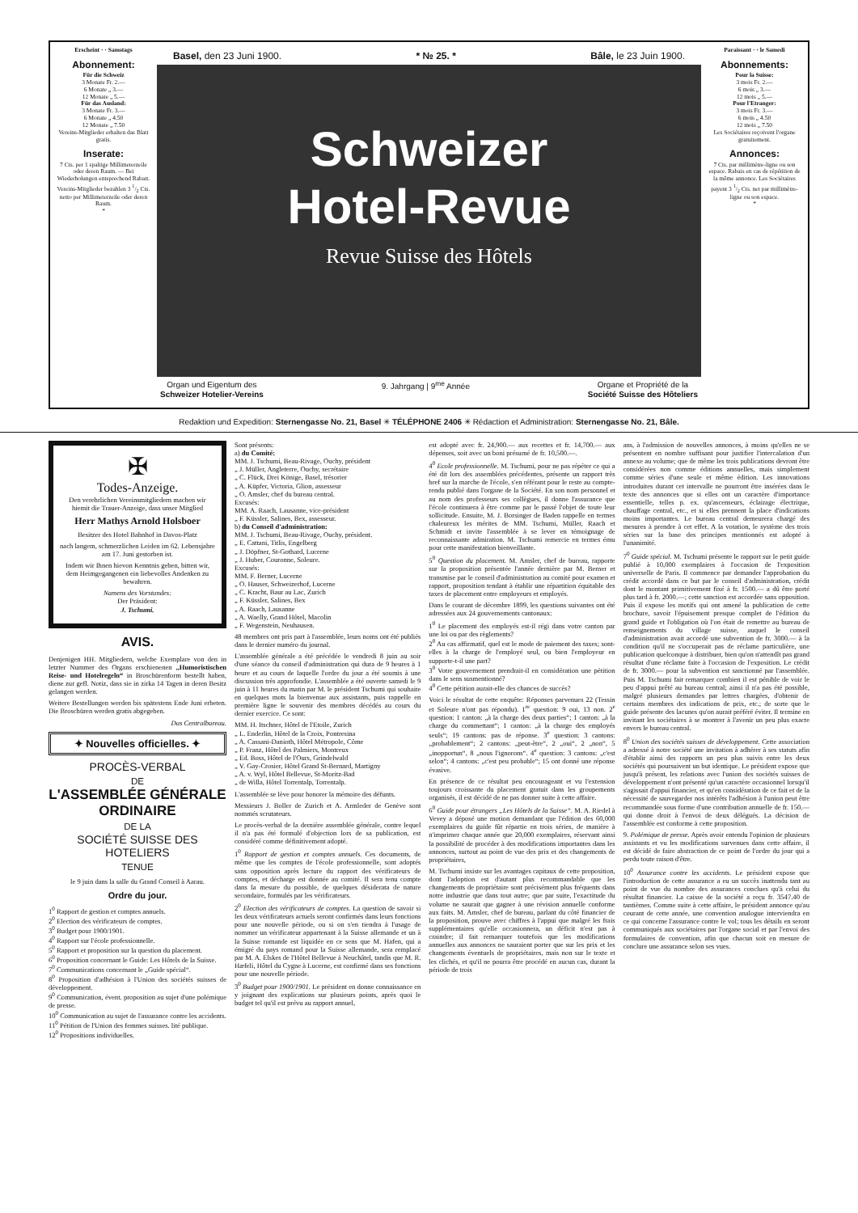Erscheint · · Samstags
Abonnement:
Für die Schweiz
3 Monate Fr. 2.—
6 Monate „ 3.—
12 Monate „ 5.—
Für das Ausland:
3 Monate Fr. 3.—
6 Monate „ 4.50
12 Monate „ 7.50
Vereins-Mitglieder erhalten das Blatt gratis.
Inserate:
7 Cts. per 1 spaltige Millimeterzeile oder deren Raum. — Bei Wiederholungen entsprechend Rabatt. Vereins-Mitglieder bezahlen 3 1/2 Cts. netto per Millimeterzeile oder deren Raum.
*
Basel, den 23 Juni 1900. * № 25. * Bâle, le 23 Juin 1900.
Schweizer
Hotel-Revue
Revue Suisse des Hôtels
Organ und Eigentum des
Schweizer Hotelier-Vereins 9. Jahrgang | 9<sup>me</sup> Année Organe et Propriété de la
Société Suisse des Hôteliers
Paraissant · · le Samedi
Abonnements:
Pour la Suisse:
3 mois Fr. 2.—
6 mois „ 3.—
12 mois „ 5.—
Pour l'Etranger:
3 mois Fr. 3.—
6 mois „ 4.50
12 mois „ 7.50
Les Sociétaires reçoivent l'organe gratuitement.
Annonces:
7 Cts. par millimètre-ligne ou son espace. Rabais en cas de répétition de la même annonce. Les Sociétaires payent 3 1/2 Cts. net par millimètre-ligne ou son espace.
*
Redaktion und Expedition: Sternengasse No. 21, Basel ✳ TÉLÉPHONE 2406 ✳ Rédaction et Administration: Sternengasse No. 21, Bâle.
✠
Todes-Anzeige.
Den verehrlichen Vereinsmitgliedern machen wir hiemit die Trauer-Anzeige, dass unser Mitglied
Herr Mathys Arnold Holsboer
Besitzer des Hotel Bahnhof in Davos-Platz
nach langem, schmerzlichen Leiden im 62. Lebensjahre am 17. Juni gestorben ist.
Indem wir Ihnen hievon Kenntnis geben, bitten wir, dem Heimgegangenen ein liebevolles Andenken zu bewahren.
Namens des Vorstandes:
Der Präsident:
J. Tschumi.
AVIS.
Denjenigen HH. Mitgliedern, welche Exemplare von den in letzter Nummer des Organs erschienenen „Humoristischen Reise- und Hotelregeln“ in Broschürenform bestellt haben, diene zur gefl. Notiz, dass sie in zirka 14 Tagen in deren Besitz gelangen werden.
Weitere Bestellungen werden bis spätestens Ende Juni erbeten. Die Broschüren werden gratis abgegeben.
Das Centralbureau.
✦ Nouvelles officielles. ✦
PROCÈS-VERBAL
DE
L'ASSEMBLÉE GÉNÉRALE ORDINAIRE
DE LA
SOCIÉTÉ SUISSE DES HOTELIERS
TENUE
le 9 juin dans la salle du Grand Conseil à Aarau.
Ordre du jour.
1<sup>0</sup> Rapport de gestion et comptes annuels.
2<sup>0</sup> Election des vérificateurs de comptes.
3<sup>0</sup> Budget pour 1900/1901.
4<sup>0</sup> Rapport sur l'école professionnelle.
5<sup>0</sup> Rapport et proposition sur la question du placement.
6<sup>0</sup> Proposition concernant le Guide: Les Hôtels de la Suisse.
7<sup>0</sup> Communications concernant le „Guide spécial“.
8<sup>0</sup> Proposition d'adhésion à l'Union des sociétés suisses de développement.
9<sup>0</sup> Communication, évent. proposition au sujet d'une polémique de presse.
10<sup>0</sup> Communication au sujet de l'assurance contre les accidents.
11<sup>0</sup> Pétition de l'Union des femmes suisses. lité publique.
12<sup>0</sup> Propositions individuelles.
Sont présents:
a) du Comité:
MM. J. Tschumi, Beau-Rivage, Ouchy, président
„ J. Müller, Angleterre, Ouchy, secrétaire
„ C. Flück, Drei Könige, Basel, trésorier
„ A. Küpfer, Victoria, Glion, assesseur
„ O. Amsler, chef du bureau central.
Excusés:
MM. A. Raach, Lausanne, vice-président
„ F. Küssler, Salines, Bex, assesseur.
b) du Conseil d'administration:
MM. J. Tschumi, Beau-Rivage, Ouchy, président.
„ E. Cattani, Titlis, Engelberg
„ J. Döpfner, St-Gothard, Lucerne
„ J. Huber, Couronne, Soleure.
Excusés:
MM. F. Berner, Lucerne
„ O. Hauser, Schweizerhof, Lucerne
„ C. Kracht, Baur au Lac, Zurich
„ F. Küssler, Salines, Bex
„ A. Raach, Lausanne
„ A. Waelly, Grand Hôtel, Macolin
„ F. Wegenstein, Neuhausen.
48 membres ont pris part à l'assemblée, leurs noms ont été publiés dans le dernier numéro du journal.
L'assemblée générale a été précédée le vendredi 8 juin au soir d'une séance du conseil d'administration qui dura de 9 heures à 1 heure et au cours de laquelle l'ordre du jour a été soumis à une discussion très approfondie. L'assemblée a été ouverte samedi le 9 juin à 11 heures du matin par M. le président Tschumi qui souhaite en quelques mots la bienvenue aux assistants, puis rappelle en première ligne le souvenir des membres décédés au cours du dernier exercice. Ce sont:
MM. H. Itschner, Hôtel de l'Etoile, Zurich
„ L. Enderlin, Hôtel de la Croix, Pontresina
„ A. Cassani-Danioth, Hôtel Métropole, Côme
„ P. Franz, Hôtel des Palmiers, Montreux
„ Ed. Boss, Hôtel de l'Ours, Grindelwald
„ V. Gay-Crosier, Hôtel Grand St-Bernard, Martigny
„ A. v. Wyl, Hôtel Bellevue, St-Moritz-Bad
„ de Willa, Hôtel Torrentalp, Torrentalp.
L'assemblée se lève pour honorer la mémoire des défunts.
Messieurs J. Boller de Zurich et A. Armleder de Genève sont nommés scrutateurs.
Le procès-verbal de la dernière assemblée générale, contre lequel il n'a pas été formulé d'objection lors de sa publication, est considéré comme définitivement adopté.
1<sup>0</sup> Rapport de gestion et comptes annuels. Ces documents, de même que les comptes de l'école professionnelle, sont adoptés sans opposition après lecture du rapport des vérificateurs de comptes, et décharge est donnée au comité. Il sera tenu compte dans la mesure du possible, de quelques désiderata de nature secondaire, formulés par les vérificateurs.
2<sup>0</sup> Election des vérificateurs de comptes. La question de savoir si les deux vérificateurs actuels seront confirmés dans leurs fonctions pour une nouvelle période, ou si on s'en tiendra à l'usage de nommer un vérificateur appartenant à la Suisse allemande et un à la Suisse romande est liquidée en ce sens que M. Hafen, qui a émigré du pays romand pour la Suisse allemande, sera remplacé par M. A. Elskes de l'Hôtel Bellevue à Neuchâtel, tandis que M. R. Hæfeli, Hôtel du Cygne à Lucerne, est confirmé dans ses fonctions pour une nouvelle période.
3<sup>0</sup> Budget pour 1900/1901. Le président en donne connaissance en y joignant des explications sur plusieurs points, après quoi le budget tel qu'il est prévu au rapport annuel,
est adopté avec fr. 24,900.— aux recettes et fr. 14,700.— aux dépenses, soit avec un boni présumé de fr. 10,500.—.
4<sup>0</sup> Ecole professionnelle. M. Tschumi, pour ne pas répéter ce qui a été dit lors des assemblées précédentes, présente un rapport très bref sur la marche de l'école, s'en référant pour le reste au compte-rendu publié dans l'organe de la Société. En son nom personnel et au nom des professeurs ses collègues, il donne l'assurance que l'école continuera à être comme par le passé l'objet de toute leur sollicitude. Ensuite, M. J. Borsinger de Baden rappelle en termes chaleureux les mérites de MM. Tschumi, Müller, Raach et Schmidt et invite l'assemblée à se lever en témoignage de reconnaissante admiration. M. Tschumi remercie en termes ému pour cette manifestation bienveillante.
5<sup>0</sup> Question du placement. M. Amsler, chef de bureau, rapporte sur la proposition présentée l'année dernière par M. Berner et transmise par le conseil d'administration au comité pour examen et rapport, proposition tendant à établir une répartition équitable des taxes de placement entre employeurs et employés.
Dans le courant de décembre 1899, les questions suivantes ont été adressées aux 24 gouvernements cantonaux:
1<sup>0</sup> Le placement des employés est-il régi dans votre canton par une loi ou par des règlements?
2<sup>0</sup> Au cas affirmatif, quel est le mode de paiement des taxes; sont-elles à la charge de l'employé seul, ou bien l'employeur en supporte-t-il une part?
3<sup>0</sup> Votre gouvernement prendrait-il en considération une pétition dans le sens susmentionné?
4<sup>0</sup> Cette pétition aurait-elle des chances de succès?
Voici le résultat de cette enquête: Réponses parvenues 22 (Tessin et Soleure n'ont pas répondu). 1<sup>re</sup> question: 9 oui, 13 non. 2<sup>e</sup> question: 1 canton: „à la charge des deux parties“; 1 canton: „à la charge du commettant“; 1 canton: „à la charge des employés seuls“; 19 cantons: pas de réponse. 3<sup>e</sup> question: 3 cantons: „probablement“; 2 cantons: „peut-être“, 2 „oui“, 2 „non“, 5 „inopportun“, 8 „nous l'ignorons“. 4<sup>e</sup> question: 3 cantons: „c'est selon“; 4 cantons: „c'est peu probable“; 15 ont donné une réponse évasive.
En présence de ce résultat peu encourageant et vu l'extension toujours croissante du placement gratuit dans les groupements organisés, il est décidé de ne pas donner suite à cette affaire.
6<sup>0</sup> Guide pour étrangers „Les Hôtels de la Suisse“. M. A. Riedel à Vevey a déposé une motion demandant que l'édition des 60,000 exemplaires du guide fût répartie en trois séries, de manière à n'imprimer chaque année que 20,000 exemplaires, réservant ainsi la possibilité de procéder à des modifications importantes dans les annonces, surtout au point de vue des prix et des changements de propriétaires,
M. Tschumi insiste sur les avantages capitaux de cette proposition, dont l'adoption est d'autant plus recommandable que les changements de propriétaire sont précisément plus fréquents dans notre industrie que dans tout autre; que par suite, l'exactitude du volume ne saurait que gagner à une révision annuelle conforme aux faits. M. Amsler, chef de bureau, parlant du côté financier de la proposition, prouve avec chiffres à l'appui que malgré les frais supplémentaires qu'elle occasionnera, un déficit n'est pas à craindre; il fait remarquer toutefois que les modifications annuelles aux annonces ne sauraient porter que sur les prix et les changements éventuels de propriétaires, mais non sur le texte et les clichés, et qu'il ne pourra être procédé en aucun cas, durant la période de trois
ans, à l'admission de nouvelles annonces, à moins qu'elles ne se présentent en nombre suffisant pour justifier l'intercalation d'un annexe au volume; que de même les trois publications devront être considérées non comme éditions annuelles, mais simplement comme séries d'une seule et même édition. Les innovations introduites durant cet intervalle ne pourront être insérées dans le texte des annonces que si elles ont un caractère d'importance essentielle, telles p. ex. qu'ascenseurs, éclairage électrique, chauffage central, etc., et si elles prennent la place d'indications moins importantes. Le bureau central demeurera chargé des mesures à prendre à cet effet. A la votation, le système des trois séries sur la base des principes mentionnés est adopté à l'unanimité.
7<sup>0</sup> Guide spécial. M. Tschumi présente le rapport sur le petit guide publié à 10,000 exemplaires à l'occasion de l'exposition universelle de Paris. Il commence par demander l'approbation du crédit accordé dans ce but par le conseil d'administration, crédit dont le montant primitivement fixé à fr. 1500.— a dû être porté plus tard à fr. 2000.—; cette sanction est accordée sans opposition. Puis il expose les motifs qui ont amené la publication de cette brochure, savoir l'épuisement presque complet de l'édition du grand guide et l'obligation où l'on était de remettre au bureau de renseignements du village suisse, auquel le conseil d'administration avait accordé une subvention de fr. 3000.— à la condition qu'il ne s'occuperait pas de réclame particulière, une publication quelconque à distribuer, bien qu'on n'attendît pas grand résultat d'une réclame faite à l'occasion de l'exposition. Le crédit de fr. 3000.— pour la subvention est sanctionné par l'assemblée. Puis M. Tschumi fait remarquer combien il est pénible de voir le peu d'appui prêté au bureau central; ainsi il n'a pas été possible, malgré plusieurs demandes par lettres chargées, d'obtenir de certains membres des indications de prix, etc.; de sorte que le guide présente des lacunes qu'on aurait préféré éviter. Il termine en invitant les sociétaires à se montrer à l'avenir un peu plus exacte envers le bureau central.
8<sup>0</sup> Union des sociétés suisses de développement. Cette association a adressé à notre société une invitation à adhérer à ses statuts afin d'établir ainsi des rapports un peu plus suivis entre les deux sociétés qui poursuivent un but identique. Le président expose que jusqu'à présent, les relations avec l'union des sociétés suisses de développement n'ont présenté qu'un caractère occasionnel lorsqu'il s'agissait d'appui financier, et qu'en considération de ce fait et de la nécessité de sauvegarder nos intérêts l'adhésion à l'union peut être recommandée sous forme d'une contribution annuelle de fr. 150.— qui donne droit à l'envoi de deux délégués. La décision de l'assemblée est conforme à cette proposition.
9. Polémique de presse. Après avoir entendu l'opinion de plusieurs assistants et vu les modifications survenues dans cette affaire, il est décidé de faire abstraction de ce point de l'ordre du jour qui a perdu toute raison d'être.
10<sup>0</sup> Assurance contre les accidents. Le président expose que l'introduction de cette assurance a eu un succès inattendu tant au point de vue du nombre des assurances conclues qu'à celui du résultat financier. La caisse de la société a reçu fr. 3547.40 de tantièmes. Comme suite à cette affaire, le président annonce qu'au courant de cette année, une convention analogue interviendra en ce qui concerne l'assurance contre le vol; tous les détails en seront communiqués aux sociétaires par l'organe social et par l'envoi des formulaires de convention, afin que chacun soit en mesure de conclure une assurance selon ses vues.